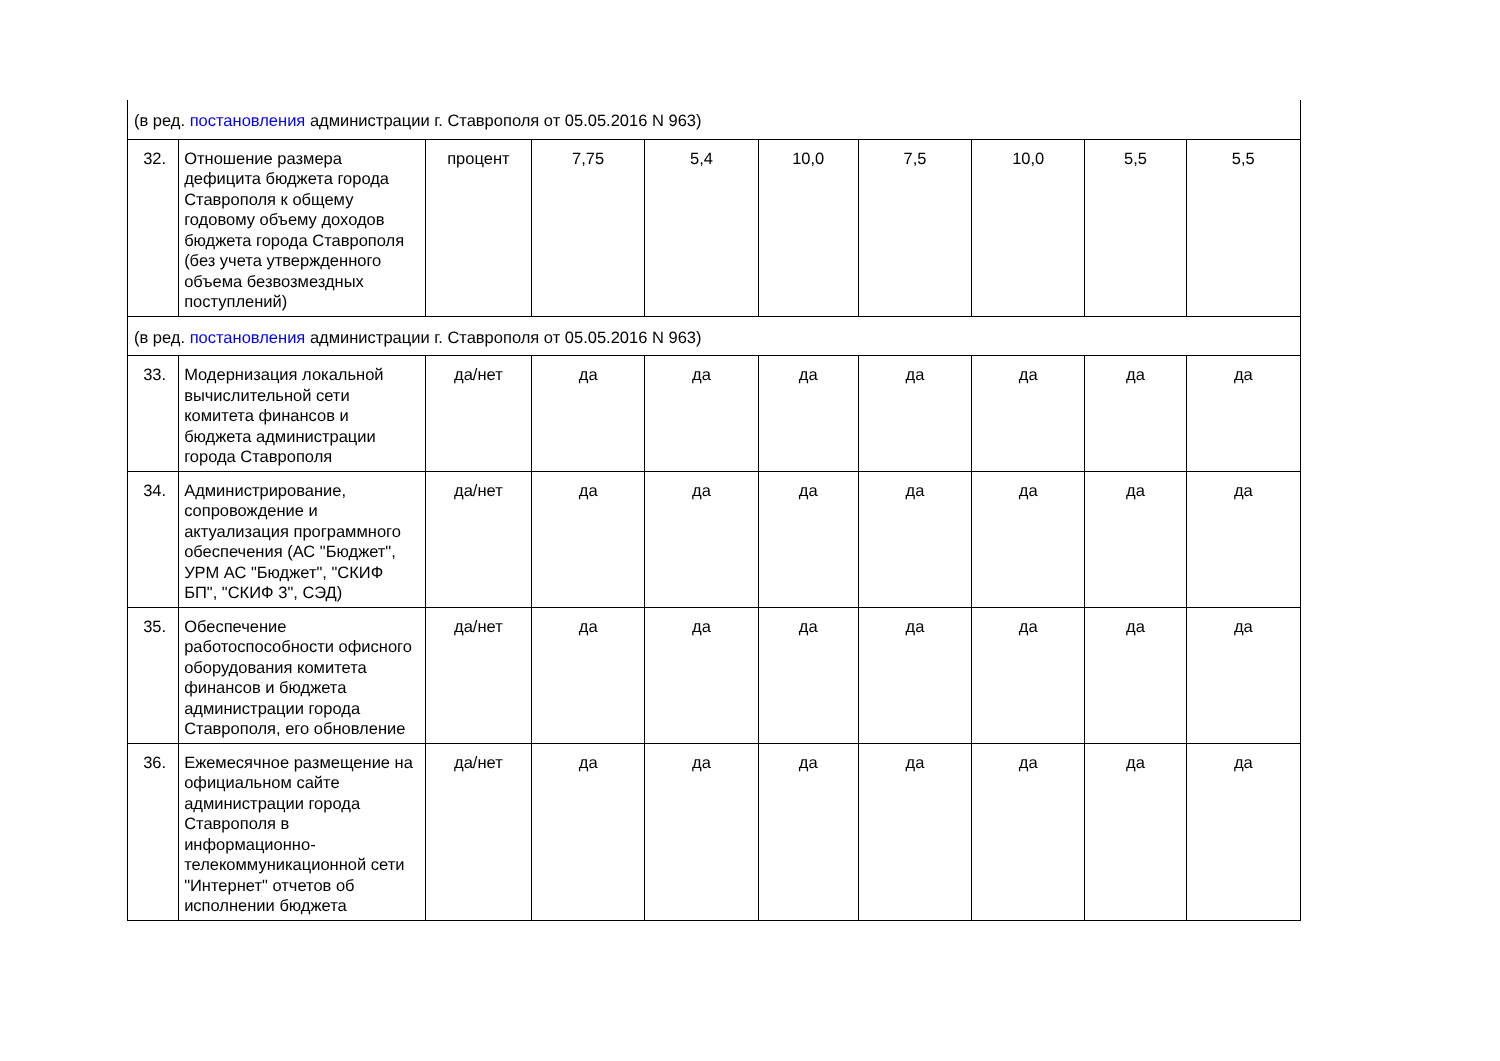| (в ред. постановления администрации г. Ставрополя от 05.05.2016 N 963) | | | | | | | | | |
| 32. | Отношение размера дефицита бюджета города Ставрополя к общему годовому объему доходов бюджета города Ставрополя (без учета утвержденного объема безвозмездных поступлений) | процент | 7,75 | 5,4 | 10,0 | 7,5 | 10,0 | 5,5 | 5,5 |
| (в ред. постановления администрации г. Ставрополя от 05.05.2016 N 963) | | | | | | | | | |
| 33. | Модернизация локальной вычислительной сети комитета финансов и бюджета администрации города Ставрополя | да/нет | да | да | да | да | да | да | да |
| 34. | Администрирование, сопровождение и актуализация программного обеспечения (АС "Бюджет", УРМ АС "Бюджет", "СКИФ БП", "СКИФ 3", СЭД) | да/нет | да | да | да | да | да | да | да |
| 35. | Обеспечение работоспособности офисного оборудования комитета финансов и бюджета администрации города Ставрополя, его обновление | да/нет | да | да | да | да | да | да | да |
| 36. | Ежемесячное размещение на официальном сайте администрации города Ставрополя в информационно-телекоммуникационной сети "Интернет" отчетов об исполнении бюджета | да/нет | да | да | да | да | да | да | да |